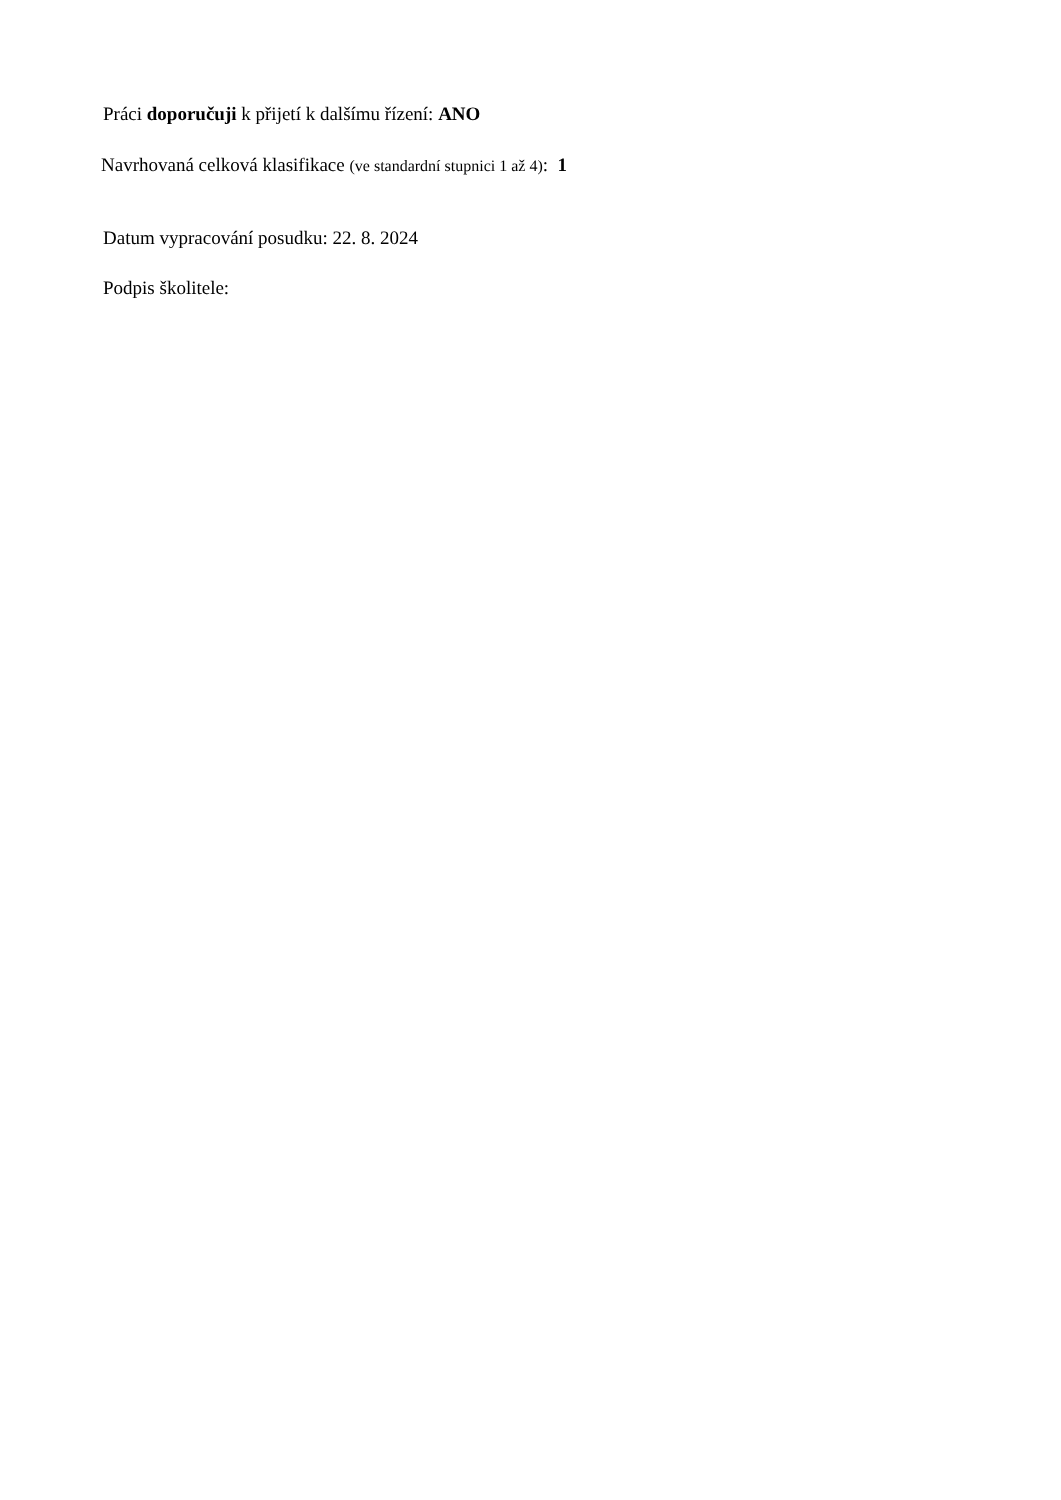Práci doporučuji k přijetí k dalšímu řízení: ANO
Navrhovaná celková klasifikace (ve standardní stupnici 1 až 4): 1
Datum vypracování posudku: 22. 8. 2024
Podpis školitele: